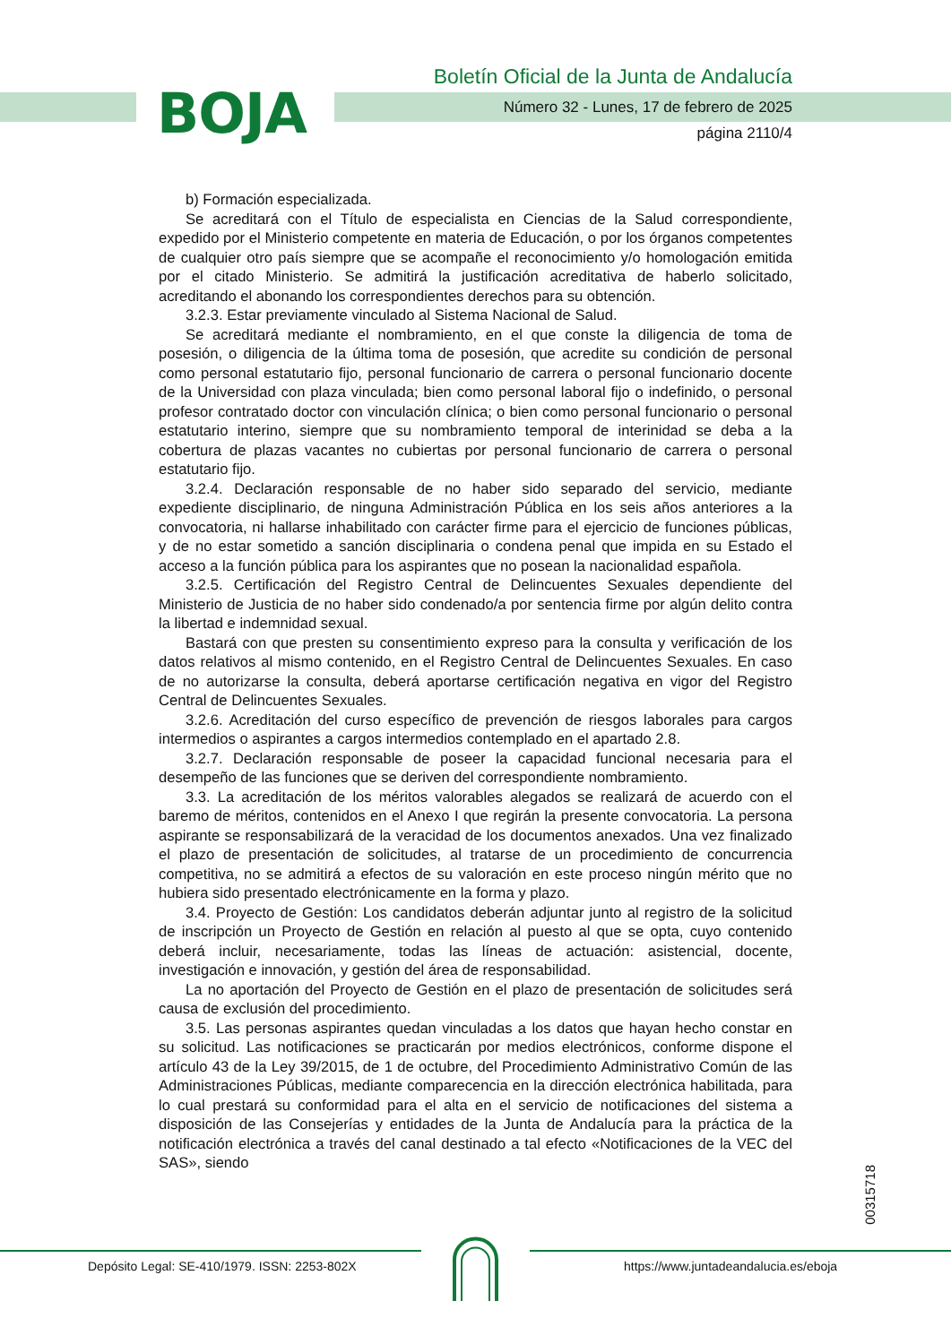BOJA
Boletín Oficial de la Junta de Andalucía
Número 32 - Lunes, 17 de febrero de 2025
página 2110/4
b) Formación especializada.
Se acreditará con el Título de especialista en Ciencias de la Salud correspondiente, expedido por el Ministerio competente en materia de Educación, o por los órganos competentes de cualquier otro país siempre que se acompañe el reconocimiento y/o homologación emitida por el citado Ministerio. Se admitirá la justificación acreditativa de haberlo solicitado, acreditando el abonando los correspondientes derechos para su obtención.
3.2.3. Estar previamente vinculado al Sistema Nacional de Salud.
Se acreditará mediante el nombramiento, en el que conste la diligencia de toma de posesión, o diligencia de la última toma de posesión, que acredite su condición de personal como personal estatutario fijo, personal funcionario de carrera o personal funcionario docente de la Universidad con plaza vinculada; bien como personal laboral fijo o indefinido, o personal profesor contratado doctor con vinculación clínica; o bien como personal funcionario o personal estatutario interino, siempre que su nombramiento temporal de interinidad se deba a la cobertura de plazas vacantes no cubiertas por personal funcionario de carrera o personal estatutario fijo.
3.2.4. Declaración responsable de no haber sido separado del servicio, mediante expediente disciplinario, de ninguna Administración Pública en los seis años anteriores a la convocatoria, ni hallarse inhabilitado con carácter firme para el ejercicio de funciones públicas, y de no estar sometido a sanción disciplinaria o condena penal que impida en su Estado el acceso a la función pública para los aspirantes que no posean la nacionalidad española.
3.2.5. Certificación del Registro Central de Delincuentes Sexuales dependiente del Ministerio de Justicia de no haber sido condenado/a por sentencia firme por algún delito contra la libertad e indemnidad sexual.
Bastará con que presten su consentimiento expreso para la consulta y verificación de los datos relativos al mismo contenido, en el Registro Central de Delincuentes Sexuales. En caso de no autorizarse la consulta, deberá aportarse certificación negativa en vigor del Registro Central de Delincuentes Sexuales.
3.2.6. Acreditación del curso específico de prevención de riesgos laborales para cargos intermedios o aspirantes a cargos intermedios contemplado en el apartado 2.8.
3.2.7. Declaración responsable de poseer la capacidad funcional necesaria para el desempeño de las funciones que se deriven del correspondiente nombramiento.
3.3. La acreditación de los méritos valorables alegados se realizará de acuerdo con el baremo de méritos, contenidos en el Anexo I que regirán la presente convocatoria. La persona aspirante se responsabilizará de la veracidad de los documentos anexados. Una vez finalizado el plazo de presentación de solicitudes, al tratarse de un procedimiento de concurrencia competitiva, no se admitirá a efectos de su valoración en este proceso ningún mérito que no hubiera sido presentado electrónicamente en la forma y plazo.
3.4. Proyecto de Gestión: Los candidatos deberán adjuntar junto al registro de la solicitud de inscripción un Proyecto de Gestión en relación al puesto al que se opta, cuyo contenido deberá incluir, necesariamente, todas las líneas de actuación: asistencial, docente, investigación e innovación, y gestión del área de responsabilidad.
La no aportación del Proyecto de Gestión en el plazo de presentación de solicitudes será causa de exclusión del procedimiento.
3.5. Las personas aspirantes quedan vinculadas a los datos que hayan hecho constar en su solicitud. Las notificaciones se practicarán por medios electrónicos, conforme dispone el artículo 43 de la Ley 39/2015, de 1 de octubre, del Procedimiento Administrativo Común de las Administraciones Públicas, mediante comparecencia en la dirección electrónica habilitada, para lo cual prestará su conformidad para el alta en el servicio de notificaciones del sistema a disposición de las Consejerías y entidades de la Junta de Andalucía para la práctica de la notificación electrónica a través del canal destinado a tal efecto «Notificaciones de la VEC del SAS», siendo
00315718
Depósito Legal: SE-410/1979. ISSN: 2253-802X
https://www.juntadeandalucia.es/eboja